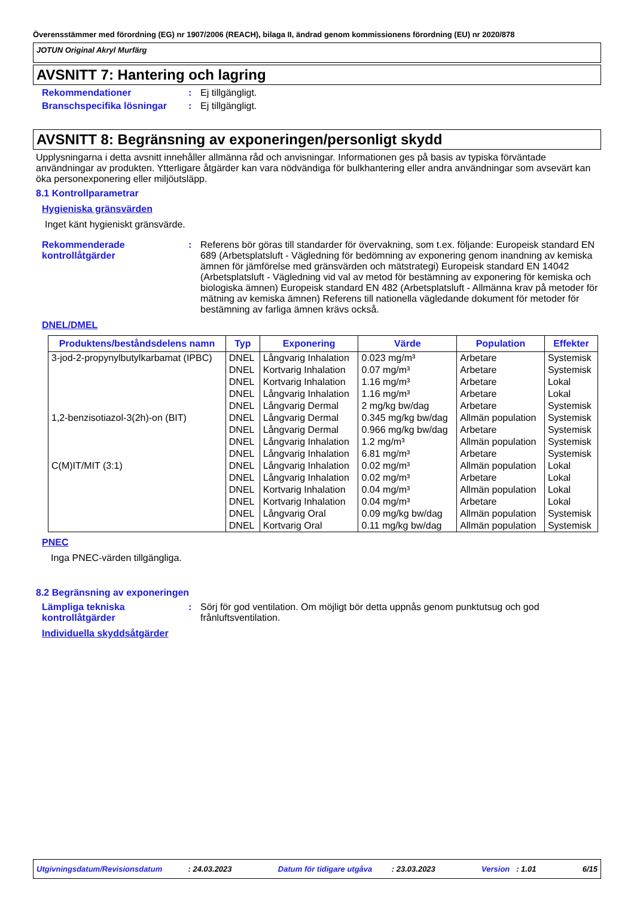Överensstämmer med förordning (EG) nr 1907/2006 (REACH), bilaga II, ändrad genom kommissionens förordning (EU) nr 2020/878
JOTUN Original Akryl Murfärg
AVSNITT 7: Hantering och lagring
Rekommendationer : Ej tillgängligt.
Branschspecifika lösningar
: Ej tillgängligt.
AVSNITT 8: Begränsning av exponeringen/personligt skydd
Upplysningarna i detta avsnitt innehåller allmänna råd och anvisningar. Informationen ges på basis av typiska förväntade användningar av produkten. Ytterligare åtgärder kan vara nödvändiga för bulkhantering eller andra användningar som avsevärt kan öka personexponering eller miljöutsläpp.
8.1 Kontrollparametrar
Hygieniska gränsvärden
Inget känt hygieniskt gränsvärde.
Rekommenderade kontrollåtgärder
: Referens bör göras till standarder för övervakning, som t.ex. följande: Europeisk standard EN 689 (Arbetsplatsluft - Vägledning för bedömning av exponering genom inandning av kemiska ämnen för jämförelse med gränsvärden och mätstrategi) Europeisk standard EN 14042 (Arbetsplatsluft - Vägledning vid val av metod för bestämning av exponering för kemiska och biologiska ämnen) Europeisk standard EN 482 (Arbetsplatsluft - Allmänna krav på metoder för mätning av kemiska ämnen) Referens till nationella vägledande dokument för metoder för bestämning av farliga ämnen krävs också.
DNEL/DMEL
| Produktens/beståndsdelens namn | Typ | Exponering | Värde | Population | Effekter |
| --- | --- | --- | --- | --- | --- |
| 3-jod-2-propynylbutylkarbamat (IPBC) | DNEL | Långvarig Inhalation | 0.023 mg/m³ | Arbetare | Systemisk |
| | DNEL | Kortvarig Inhalation | 0.07 mg/m³ | Arbetare | Systemisk |
| | DNEL | Kortvarig Inhalation | 1.16 mg/m³ | Arbetare | Lokal |
| | DNEL | Långvarig Inhalation | 1.16 mg/m³ | Arbetare | Lokal |
| | DNEL | Långvarig Dermal | 2 mg/kg bw/dag | Arbetare | Systemisk |
| 1,2-benzisotiazol-3(2h)-on (BIT) | DNEL | Långvarig Dermal | 0.345 mg/kg bw/dag | Allmän population | Systemisk |
| | DNEL | Långvarig Dermal | 0.966 mg/kg bw/dag | Arbetare | Systemisk |
| | DNEL | Långvarig Inhalation | 1.2 mg/m³ | Allmän population | Systemisk |
| | DNEL | Långvarig Inhalation | 6.81 mg/m³ | Arbetare | Systemisk |
| C(M)IT/MIT (3:1) | DNEL | Långvarig Inhalation | 0.02 mg/m³ | Allmän population | Lokal |
| | DNEL | Långvarig Inhalation | 0.02 mg/m³ | Arbetare | Lokal |
| | DNEL | Kortvarig Inhalation | 0.04 mg/m³ | Allmän population | Lokal |
| | DNEL | Kortvarig Inhalation | 0.04 mg/m³ | Arbetare | Lokal |
| | DNEL | Långvarig Oral | 0.09 mg/kg bw/dag | Allmän population | Systemisk |
| | DNEL | Kortvarig Oral | 0.11 mg/kg bw/dag | Allmän population | Systemisk |
PNEC
Inga PNEC-värden tillgängliga.
8.2 Begränsning av exponeringen
Lämpliga tekniska kontrollåtgärder
: Sörj för god ventilation. Om möjligt bör detta uppnås genom punktutsug och god frånluftsventilation.
Individuella skyddsåtgärder
Utgivningsdatum/Revisionsdatum : 24.03.2023 Datum för tidigare utgåva : 23.03.2023 Version : 1.01 6/15